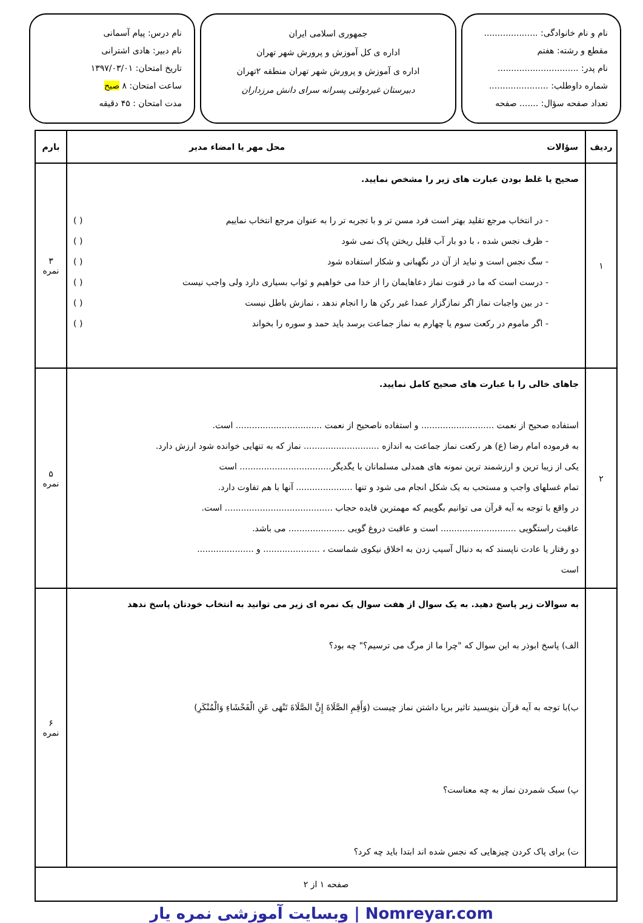نام و نام خانوادگی: ....................
مقطع و رشته: هفتم
نام پدر: ..............................
شماره داوطلب: ......................
تعداد صفحه سؤال: ....... صفحه
جمهوری اسلامی ایران
اداره ی کل آموزش و پرورش شهر تهران
اداره ی آموزش و پرورش شهر تهران منطقه ۲تهران
دبیرستان غیردولتی پسرانه سرای دانش مرزداران
نام درس: پیام آسمانی
نام دبیر: هادی اشترانی
تاریخ امتحان: ۱۳۹۷/۰۳/۰۱
ساعت امتحان: ۸ صبح
مدت امتحان : ۴۵ دقیقه
| ردیف | سؤالات محل مهر یا امضاء مدیر | بارم |
| --- | --- | --- |
| ۱ | صحیح یا غلط بودن عبارت های زیر را مشخص نمایید. - در انتخاب مرجع تقلید بهتر است فرد مسن تر و با تجربه تر را به عنوان مرجع انتخاب نماییم ( ) - ظرف نجس شده ، با دو بار آب قلیل ریختن پاک نمی شود ( ) - سگ نجس است و نباید از آن در نگهبانی و شکار استفاده شود ( ) - درست است که ما در قنوت نماز دعاهایمان را از خدا می خواهیم و ثواب بسیاری دارد ولی واجب نیست ( ) - در بین واجبات نماز اگر نمازگزار عمدا غیر رکن ها را انجام ندهد ، نمازش باطل نیست ( ) - اگر ماموم در رکعت سوم یا چهارم به نماز جماعت برسد باید حمد و سوره را بخواند ( ) | ۳ نمره |
| ۲ | جاهای خالی را با عبارت های صحیح کامل نمایید. استفاده صحیح از نعمت ........................... و استفاده ناصحیح از نعمت ................................ است. به فرموده امام رضا (ع) هر رکعت نماز جماعت به اندازه ............................ نماز که به تنهایی خوانده شود ارزش دارد. یکی از زیبا ترین و ارزشمند ترین نمونه های همدلی مسلمانان با یگدیگر.................................. است تمام غسلهای واجب و مستحب به یک شکل انجام می شود و تنها ..................... آنها با هم تفاوت دارد. در واقع با توجه به آیه قرآن می توانیم بگوییم که مهمترین فایده حجاب ........................................ است. عاقبت راستگویی ............................ است و عاقبت دروغ گویی ..................... می باشد. دو رفتار یا عادت ناپسند که به دنبال آسیب زدن به اخلاق نیکوی شماست ، ..................... و ..................... است | ۵ نمره |
| | به سوالات زیر پاسخ دهید. به یک سوال از هفت سوال یک نمره ای زیر می توانید به انتخاب خودتان پاسخ ندهد الف) پاسخ ابوذر به این سوال که "چرا ما از مرگ می ترسیم؟" چه بود؟ ب)با توجه به آیه قرآن بنویسید تاثیر برپا داشتن نماز چیست (وَأَقِمِ الصَّلَاةَ إِنَّ الصَّلَاةَ تَنْهَى عَنِ الْفَحْشَاءِ وَالْمُنْكَرِ) پ) سبک شمردن نماز به چه معناست؟ ت) برای پاک کردن چیزهایی که نجس شده اند ابتدا باید چه کرد؟ | ۶ نمره |
| صفحه ۱ از ۲ | | |
Nomreyar.com | وبسایت آموزشی نمره یار